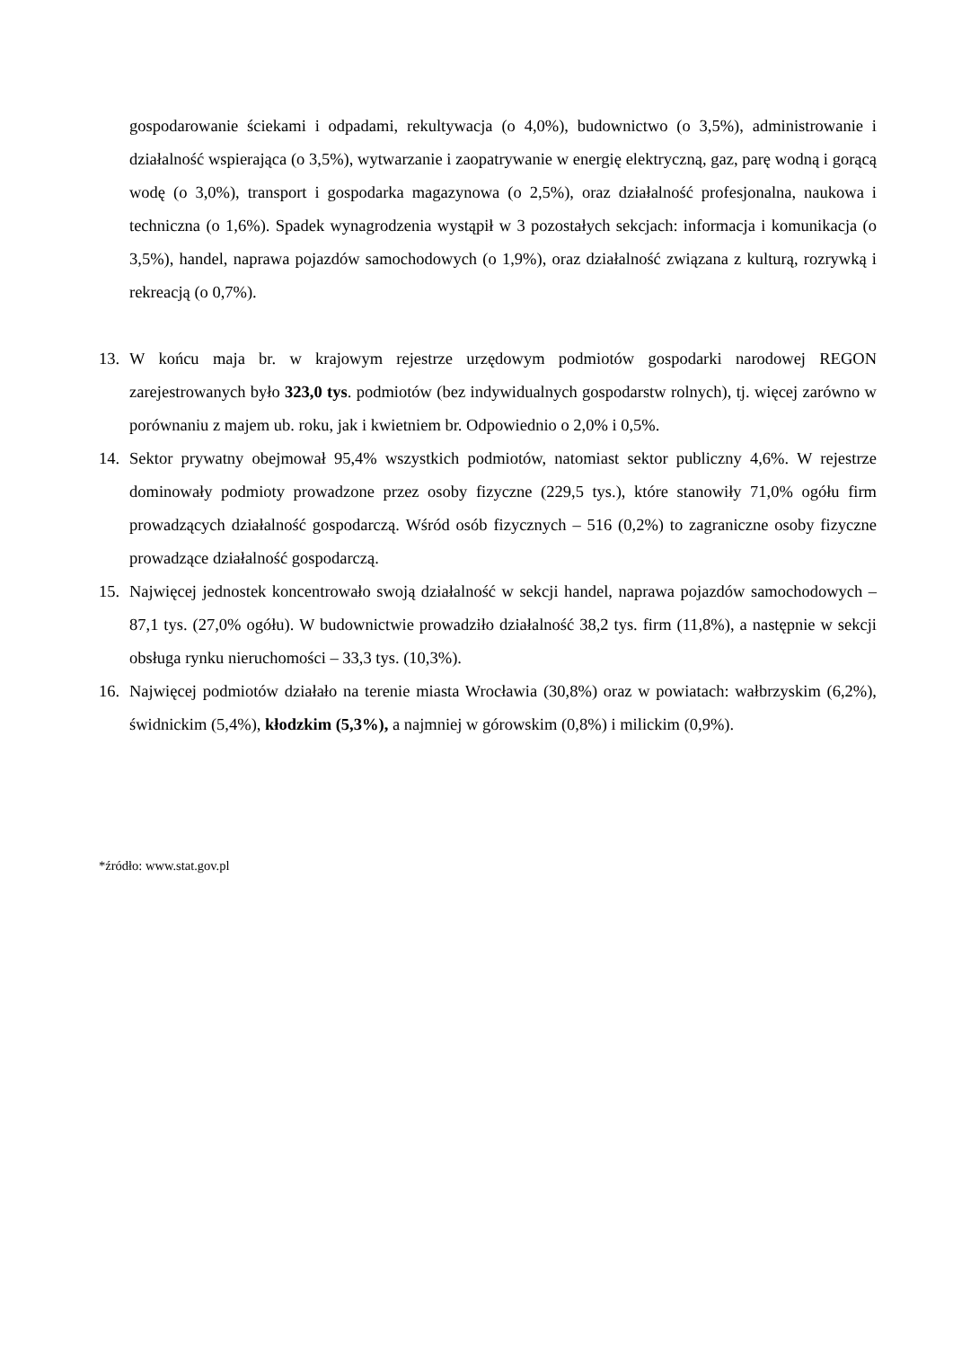gospodarowanie ściekami i odpadami, rekultywacja (o 4,0%), budownictwo (o 3,5%), administrowanie i działalność wspierająca (o 3,5%), wytwarzanie i zaopatrywanie w energię elektryczną, gaz, parę wodną i gorącą wodę (o 3,0%), transport i gospodarka magazynowa (o 2,5%), oraz działalność profesjonalna, naukowa i techniczna (o 1,6%). Spadek wynagrodzenia wystąpił w 3 pozostałych sekcjach: informacja i komunikacja (o 3,5%), handel, naprawa pojazdów samochodowych (o 1,9%), oraz działalność związana z kulturą, rozrywką i rekreacją (o 0,7%).
13. W końcu maja br. w krajowym rejestrze urzędowym podmiotów gospodarki narodowej REGON zarejestrowanych było 323,0 tys. podmiotów (bez indywidualnych gospodarstw rolnych), tj. więcej zarówno w porównaniu z majem ub. roku, jak i kwietniem br. Odpowiednio o 2,0% i 0,5%.
14. Sektor prywatny obejmował 95,4% wszystkich podmiotów, natomiast sektor publiczny 4,6%. W rejestrze dominowały podmioty prowadzone przez osoby fizyczne (229,5 tys.), które stanowiły 71,0% ogółu firm prowadzących działalność gospodarczą. Wśród osób fizycznych – 516 (0,2%) to zagraniczne osoby fizyczne prowadzące działalność gospodarczą.
15. Najwięcej jednostek koncentrowało swoją działalność w sekcji handel, naprawa pojazdów samochodowych – 87,1 tys. (27,0% ogółu). W budownictwie prowadziło działalność 38,2 tys. firm (11,8%), a następnie w sekcji obsługa rynku nieruchomości – 33,3 tys. (10,3%).
16. Najwięcej podmiotów działało na terenie miasta Wrocławia (30,8%) oraz w powiatach: wałbrzyskim (6,2%), świdnickim (5,4%), kłodzkim (5,3%), a najmniej w górowskim (0,8%) i milickim (0,9%).
*źródło: www.stat.gov.pl